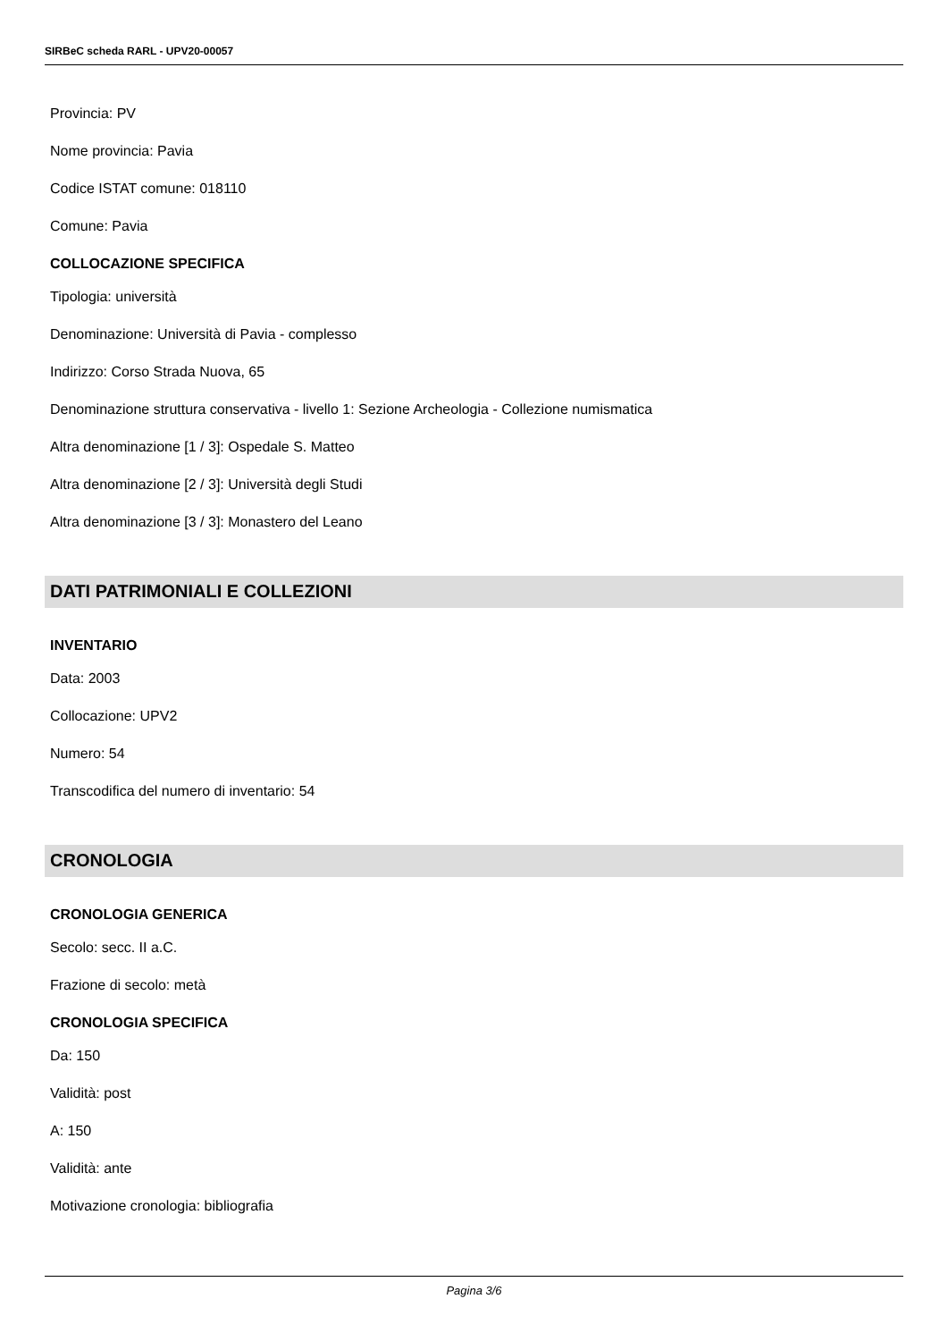SIRBeC scheda RARL - UPV20-00057
Provincia: PV
Nome provincia: Pavia
Codice ISTAT comune: 018110
Comune: Pavia
COLLOCAZIONE SPECIFICA
Tipologia: università
Denominazione: Università di Pavia - complesso
Indirizzo: Corso Strada Nuova, 65
Denominazione struttura conservativa - livello 1: Sezione Archeologia - Collezione numismatica
Altra denominazione [1 / 3]: Ospedale S. Matteo
Altra denominazione [2 / 3]: Università degli Studi
Altra denominazione [3 / 3]: Monastero del Leano
DATI PATRIMONIALI E COLLEZIONI
INVENTARIO
Data: 2003
Collocazione: UPV2
Numero: 54
Transcodifica del numero di inventario: 54
CRONOLOGIA
CRONOLOGIA GENERICA
Secolo: secc. II a.C.
Frazione di secolo: metà
CRONOLOGIA SPECIFICA
Da: 150
Validità: post
A: 150
Validità: ante
Motivazione cronologia: bibliografia
Pagina 3/6